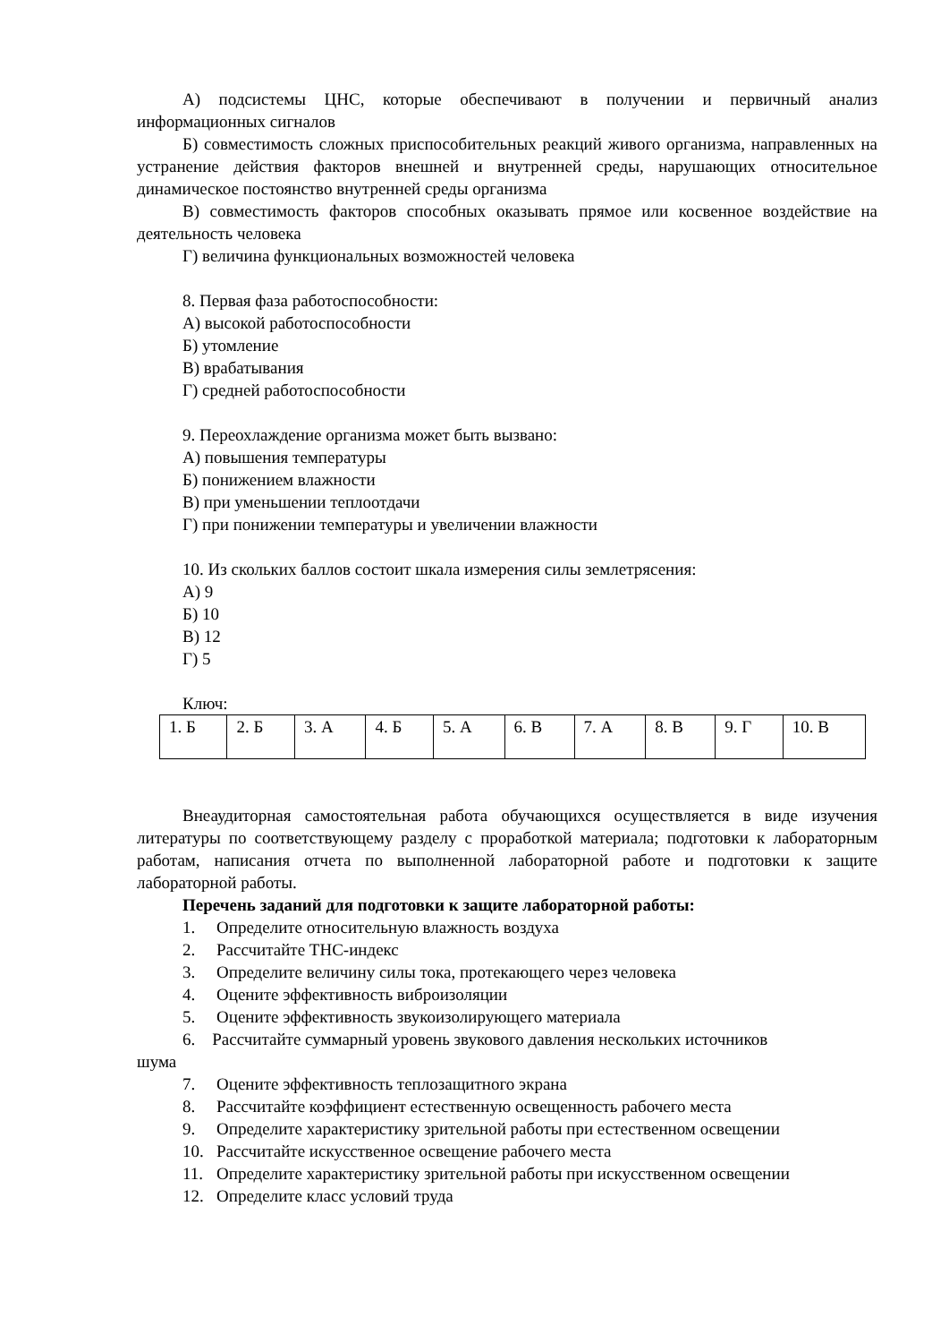А) подсистемы ЦНС, которые обеспечивают в получении и первичный анализ информационных сигналов
Б) совместимость сложных приспособительных реакций живого организма, направленных на устранение действия факторов внешней и внутренней среды, нарушающих относительное динамическое постоянство внутренней среды организма
В) совместимость факторов способных оказывать прямое или косвенное воздействие на деятельность человека
Г) величина функциональных возможностей человека
8. Первая фаза работоспособности:
А) высокой работоспособности
Б) утомление
В) врабатывания
Г) средней работоспособности
9. Переохлаждение организма может быть вызвано:
А) повышения температуры
Б) понижением влажности
В) при уменьшении теплоотдачи
Г) при понижении температуры и увеличении влажности
10. Из скольких баллов состоит шкала измерения силы землетрясения:
А) 9
Б) 10
В) 12
Г) 5
Ключ:
| 1. Б | 2. Б | 3. А | 4. Б | 5. А | 6. В | 7. А | 8. В | 9. Г | 10. В |
Внеаудиторная самостоятельная работа обучающихся осуществляется в виде изучения литературы по соответствующему разделу с проработкой материала; подготовки к лабораторным работам, написания отчета по выполненной лабораторной работе и подготовки к защите лабораторной работы.
Перечень заданий для подготовки к защите лабораторной работы:
1. Определите относительную влажность воздуха
2. Рассчитайте ТНС-индекс
3. Определите величину силы тока, протекающего через человека
4. Оцените эффективность виброизоляции
5. Оцените эффективность звукоизолирующего материала
6. Рассчитайте суммарный уровень звукового давления нескольких источников
шума
7. Оцените эффективность теплозащитного экрана
8. Рассчитайте коэффициент естественную освещенность рабочего места
9. Определите характеристику зрительной работы при естественном освещении
10. Рассчитайте искусственное освещение рабочего места
11. Определите характеристику зрительной работы при искусственном освещении
12. Определите класс условий труда